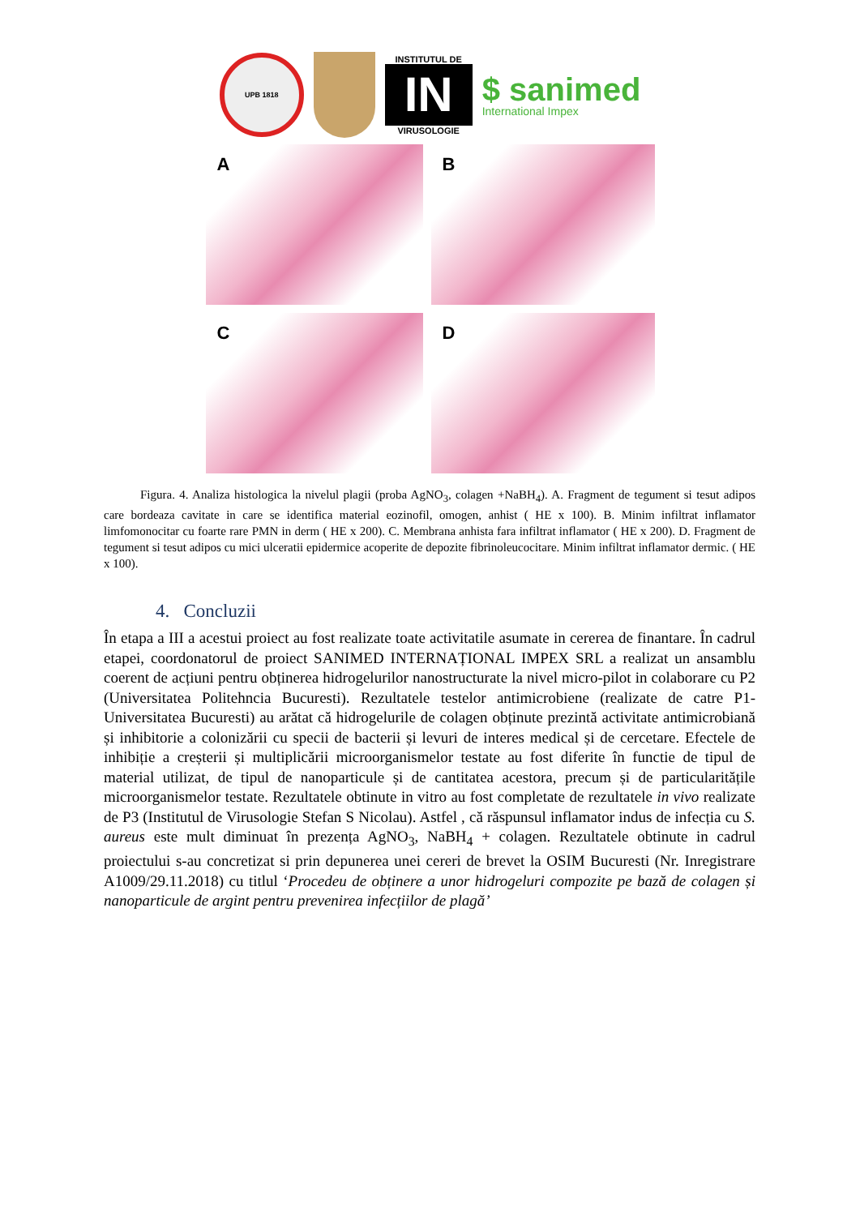UPB 1818
INSTITUTUL DE
IN
VIRUSOLOGIE
$ sanimed
International Impex
A
B
C
D
   Figura. 4. Analiza histologica la nivelul plagii (proba AgNO<sub>3</sub>, colagen +NaBH<sub>4</sub>). A. Fragment de tegument si tesut adipos care bordeaza cavitate in care se identifica material eozinofil, omogen, anhist ( HE x 100). B. Minim infiltrat inflamator limfomonocitar cu foarte rare PMN in derm ( HE x 200). C. Membrana anhista fara infiltrat inflamator ( HE x 200). D. Fragment de tegument si tesut adipos cu mici ulceratii epidermice acoperite de depozite fibrinoleucocitare. Minim infiltrat inflamator dermic. ( HE x 100).
4. Concluzii
În etapa a III a acestui proiect au fost realizate toate activitatile asumate in cererea de finantare. În cadrul etapei, coordonatorul de proiect SANIMED INTERNAȚIONAL IMPEX SRL a realizat un ansamblu coerent de acțiuni pentru obținerea hidrogelurilor nanostructurate la nivel micro-pilot in colaborare cu P2 (Universitatea Politehncia Bucuresti). Rezultatele testelor antimicrobiene (realizate de catre P1- Universitatea Bucuresti) au arătat că hidrogelurile de colagen obținute prezintă activitate antimicrobiană și inhibitorie a colonizării cu specii de bacterii și levuri de interes medical și de cercetare. Efectele de inhibiție a creșterii și multiplicării microorganismelor testate au fost diferite în functie de tipul de material utilizat, de tipul de nanoparticule și de cantitatea acestora, precum și de particularitățile microorganismelor testate. Rezultatele obtinute in vitro au fost completate de rezultatele in vivo realizate de P3 (Institutul de Virusologie Stefan S Nicolau). Astfel , că răspunsul inflamator indus de infecția cu S. aureus este mult diminuat în prezența AgNO<sub>3</sub>, NaBH<sub>4</sub> + colagen. Rezultatele obtinute in cadrul proiectului s-au concretizat si prin depunerea unei cereri de brevet la OSIM Bucuresti (Nr. Inregistrare A1009/29.11.2018) cu titlul ‘Procedeu de obținere a unor hidrogeluri compozite pe bază de colagen și nanoparticule de argint pentru prevenirea infecțiilor de plagă’